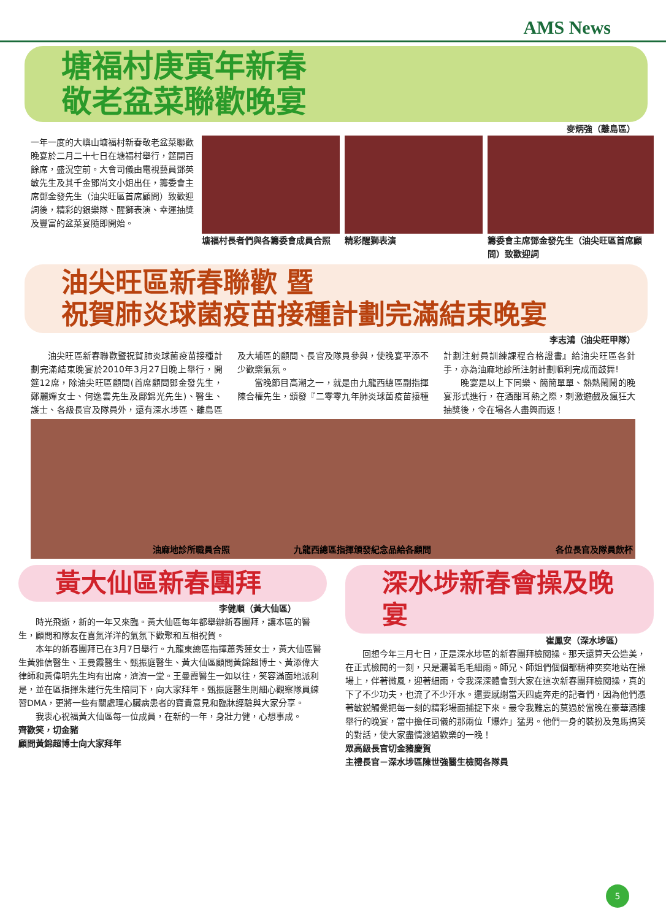AMS News
塘福村庚寅年新春
敬老盆菜聯歡晚宴
麥炳強（離島區）
一年一度的大嶼山塘福村新春敬老盆菜聯歡晚宴於二月二十七日在塘福村舉行，筵開百餘席，盛況空前。大會司儀由電視藝員鄧英敏先生及其千金鄧尚文小姐出任，籌委會主席鄧金發先生（油尖旺區首席顧問）致歡迎詞後，精彩的銀樂隊、醒獅表演、幸運抽獎及豐富的盆菜宴隨即開始。
塘福村長者們與各籌委會成員合照 精彩醒獅表演 籌委會主席鄧金發先生（油尖旺區首席顧問）致歡迎詞
油尖旺區新春聯歡 暨
祝賀肺炎球菌疫苗接種計劃完滿結束晚宴
李志鴻（油尖旺甲隊）
油尖旺區新春聯歡暨祝賀肺炎球菌疫苗接種計劃完滿結束晚宴於2010年3月27日晚上舉行，開筵12席，除油尖旺區顧問(首席顧問鄧金發先生，鄭麗嬋女士、何逸雲先生及鄺錦光先生)、醫生、護士、各級長官及隊員外，還有深水埗區、離島區及大埔區的顧問、長官及隊員參與，使晚宴平添不少歡樂氣氛。
當晚節目高潮之一，就是由九龍西總區副指揮陳合權先生，頒發『二零零九年肺炎球菌疫苗接種計劃注射員訓練課程合格證書』給油尖旺區各針手，亦為油麻地診所注射計劃順利完成而鼓舞!
晚宴是以上下同樂、簡簡單單、熱熱鬧鬧的晚宴形式進行，在酒酣耳熱之際，刺激遊戲及瘋狂大抽獎後，令在場各人盡興而返！
油麻地診所職員合照 九龍西總區指揮頒發紀念品給各顧問 各位長官及隊員飲杯
黃大仙區新春團拜
李健順（黃大仙區）
時光飛逝，新的一年又來臨。黃大仙區每年都舉辦新春團拜，讓本區的醫生，顧問和隊友在喜氣洋洋的氣氛下歡聚和互相祝賀。
本年的新春團拜已在3月7日舉行。九龍東總區指揮蕭秀蓮女士，黃大仙區醫生黃雅信醫生、王曼霞醫生、甄振庭醫生、黃大仙區顧問黃錦超博士、黃添偉大律師和黃偉明先生均有出席，濟濟一堂。王曼霞醫生一如以往，笑容滿面地派利是，並在區指揮朱建行先生陪同下，向大家拜年。甄振庭醫生則細心觀察隊員練習DMA，更將一些有關處理心臟病患者的寶貴意見和臨牀經驗與大家分享。
我衷心祝福黃大仙區每一位成員，在新的一年，身壯力健，心想事成。
齊歡笑，切金豬
顧問黃錦超博士向大家拜年
深水埗新春會操及晚宴
崔鳳安（深水埗區）
回想今年三月七日，正是深水埗區的新春團拜檢閱操。那天還算天公造美，在正式檢閱的一刻，只是灑著毛毛細雨。師兄、師姐們個個都精神奕奕地站在操場上，伴著微風，迎著細雨，令我深深體會到大家在這次新春團拜檢閱操，真的下了不少功夫，也流了不少汗水。還要感謝當天四處奔走的記者們，因為他們憑著敏鋭觸覺把每一刻的精彩場面捕捉下來。最令我難忘的莫過於當晚在豪華酒樓舉行的晚宴，當中擔任司儀的那兩位「爆炸」猛男。他們一身的裝扮及鬼馬搞笑的對話，使大家盡情渡過歡樂的一晚！
眾高級長官切金豬慶賀
主禮長官－深水埗區陳世強醫生檢閱各隊員
5